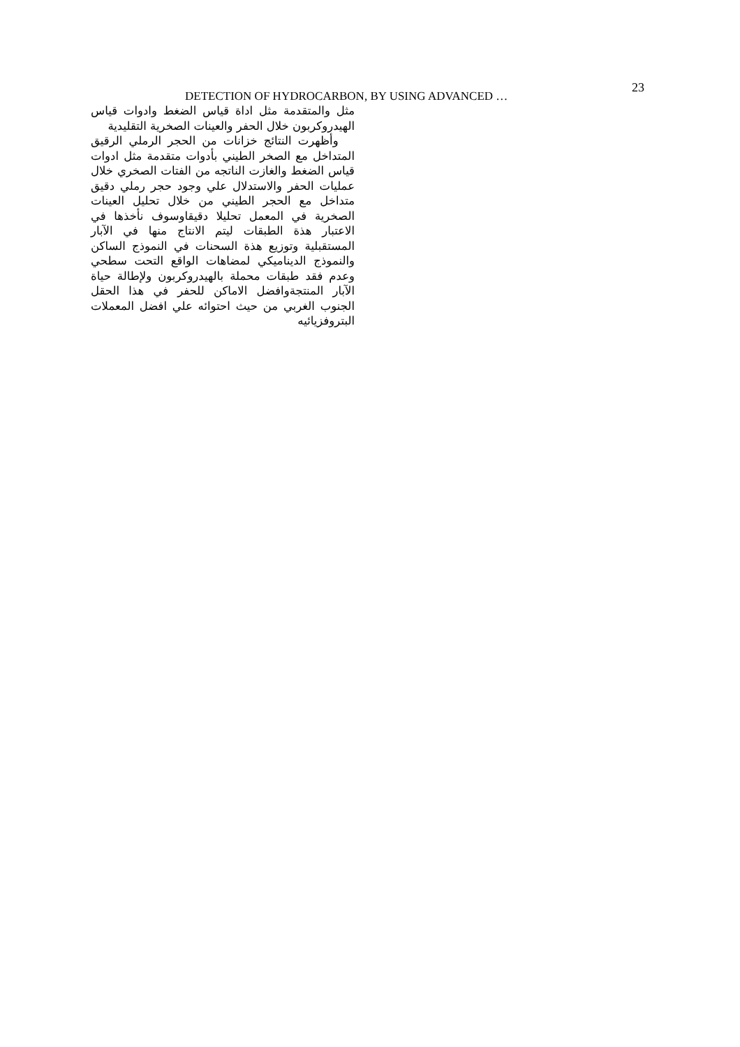23
DETECTION OF HYDROCARBON, BY USING ADVANCED …
مثل والمتقدمة مثل اداة قياس الضغط وادوات قياس الهيدروكربون خلال الحفر والعينات الصخرية التقليدية
وأظهرت النتائج خزانات من الحجر الرملي الرقيق المتداخل مع الصخر الطيني بأدوات متقدمة مثل ادوات قياس الضغط والغازت الناتجه من الفتات الصخري خلال عمليات الحفر والاستدلال علي وجود حجر رملي دقيق متداخل مع الحجر الطيني من خلال تحليل العينات الصخرية في المعمل تحليلا دقيقاوسوف نأخذها في الاعتبار هذة الطبقات ليتم الانتاج منها في الآبار المستقبلية وتوزيع هذة السحنات في النموذج الساكن والنموذج الديناميكي لمضاهات الواقع التحت سطحي وعدم فقد طبقات محملة بالهيدروكربون ولإطالة حياة الآبار المنتجةوافضل الاماكن للحفر في هذا الحقل الجنوب الغربي من حيث احتوائه علي افضل المعملات البتروفزيائيه